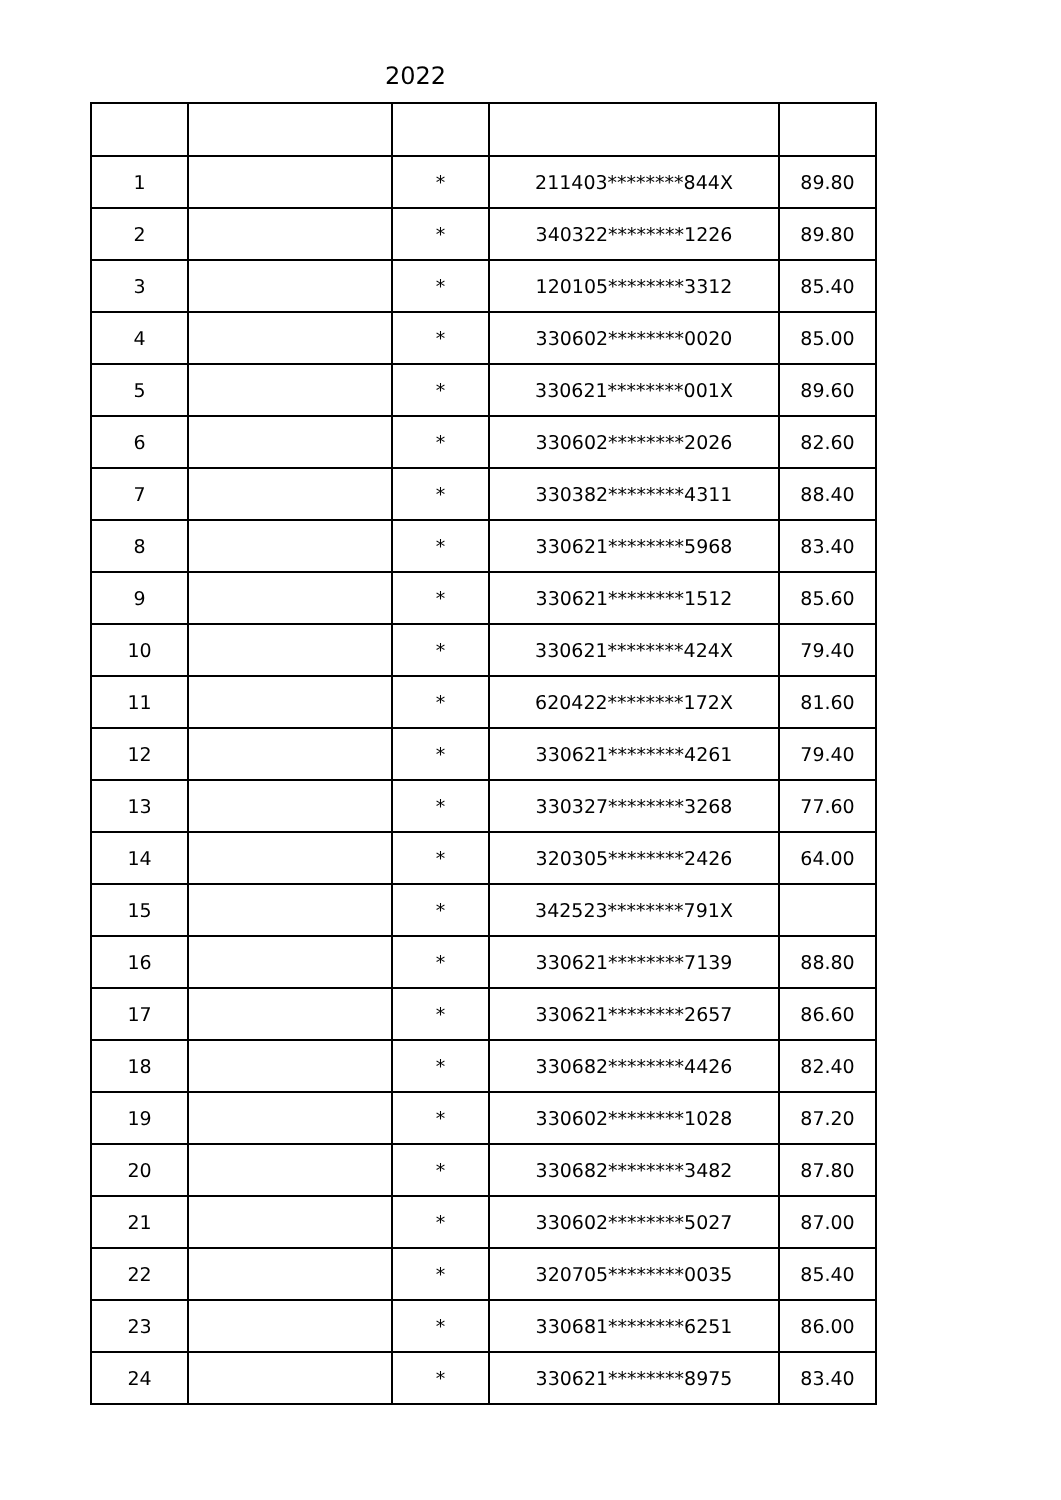2022
| 1 | | * | 211403********844X | 89.80 |
| 2 | | * | 340322********1226 | 89.80 |
| 3 | | * | 120105********3312 | 85.40 |
| 4 | | * | 330602********0020 | 85.00 |
| 5 | | * | 330621********001X | 89.60 |
| 6 | | * | 330602********2026 | 82.60 |
| 7 | | * | 330382********4311 | 88.40 |
| 8 | | * | 330621********5968 | 83.40 |
| 9 | | * | 330621********1512 | 85.60 |
| 10 | | * | 330621********424X | 79.40 |
| 11 | | * | 620422********172X | 81.60 |
| 12 | | * | 330621********4261 | 79.40 |
| 13 | | * | 330327********3268 | 77.60 |
| 14 | | * | 320305********2426 | 64.00 |
| 15 | | * | 342523********791X | |
| 16 | | * | 330621********7139 | 88.80 |
| 17 | | * | 330621********2657 | 86.60 |
| 18 | | * | 330682********4426 | 82.40 |
| 19 | | * | 330602********1028 | 87.20 |
| 20 | | * | 330682********3482 | 87.80 |
| 21 | | * | 330602********5027 | 87.00 |
| 22 | | * | 320705********0035 | 85.40 |
| 23 | | * | 330681********6251 | 86.00 |
| 24 | | * | 330621********8975 | 83.40 |